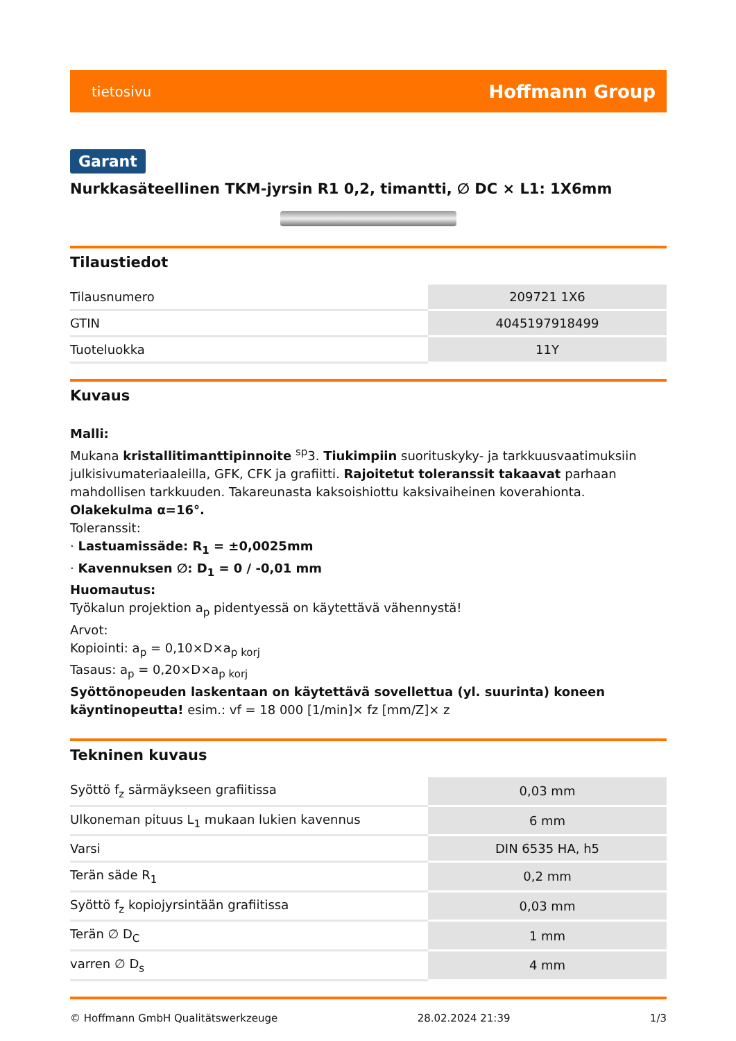tietosivu Hoffmann Group
Garant
Nurkkasäteellinen TKM-jyrsin R1 0,2, timantti, ∅ DC × L1: 1X6mm
Tilaustiedot
| Tilausnumero | 209721 1X6 |
| GTIN | 4045197918499 |
| Tuoteluokka | 11Y |
Kuvaus
Malli:
Mukana kristallitimanttipinnoite <sup>sp</sup>3. Tiukimpiin suorituskyky- ja tarkkuusvaatimuksiin julkisivumateriaaleilla, GFK, CFK ja grafiitti. Rajoitetut toleranssit takaavat parhaan mahdollisen tarkkuuden. Takareunasta kaksoishiottu kaksivaiheinen koverahionta. Olakekulma α=16°.
Toleranssit:
· Lastuamissäde: R<sub>1</sub> = ±0,0025mm
· Kavennuksen ∅: D<sub>1</sub> = 0 / -0,01 mm
Huomautus:
Työkalun projektion a<sub>p</sub> pidentyessä on käytettävä vähennystä!
Arvot:
Kopiointi: a<sub>p</sub> = 0,10×D×a<sub>p korj</sub>
Tasaus: a<sub>p</sub> = 0,20×D×a<sub>p korj</sub>
Syöttönopeuden laskentaan on käytettävä sovellettua (yl. suurinta) koneen käyntinopeutta! esim.: vf = 18 000 [1/min]× fz [mm/Z]× z
Tekninen kuvaus
| Syöttö f<sub>z</sub> särmäykseen grafiitissa | 0,03 mm |
| Ulkoneman pituus L<sub>1</sub> mukaan lukien kavennus | 6 mm |
| Varsi | DIN 6535 HA, h5 |
| Terän säde R<sub>1</sub> | 0,2 mm |
| Syöttö f<sub>z</sub> kopiojyrsintään grafiitissa | 0,03 mm |
| Terän ∅ D<sub>C</sub> | 1 mm |
| varren ∅ D<sub>s</sub> | 4 mm |
© Hoffmann GmbH Qualitätswerkzeuge 28.02.2024 21:39 1/3